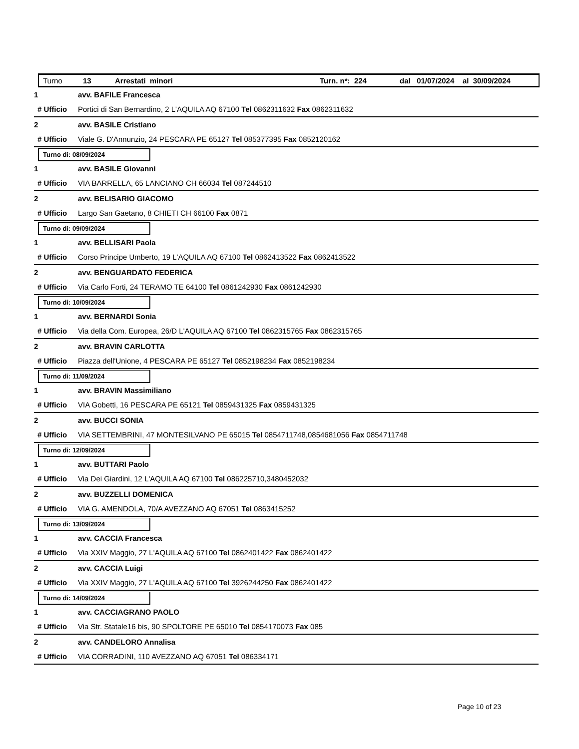Turno 13 Arrestati minori Turn. n*: 224 dal 01/07/2024 al 30/09/2024
1 avv. BAFILE Francesca
# Ufficio Portici di San Bernardino, 2 L'AQUILA AQ 67100 Tel 0862311632 Fax 0862311632
2 avv. BASILE Cristiano
# Ufficio Viale G. D'Annunzio, 24 PESCARA PE 65127 Tel 085377395 Fax 0852120162
Turno di: 08/09/2024
1 avv. BASILE Giovanni
# Ufficio VIA BARRELLA, 65 LANCIANO CH 66034 Tel 087244510
2 avv. BELISARIO GIACOMO
# Ufficio Largo San Gaetano, 8 CHIETI CH 66100 Fax 0871
Turno di: 09/09/2024
1 avv. BELLISARI Paola
# Ufficio Corso Principe Umberto, 19 L'AQUILA AQ 67100 Tel 0862413522 Fax 0862413522
2 avv. BENGUARDATO FEDERICA
# Ufficio Via Carlo Forti, 24 TERAMO TE 64100 Tel 0861242930 Fax 0861242930
Turno di: 10/09/2024
1 avv. BERNARDI Sonia
# Ufficio Via della Com. Europea, 26/D L'AQUILA AQ 67100 Tel 0862315765 Fax 0862315765
2 avv. BRAVIN CARLOTTA
# Ufficio Piazza dell'Unione, 4 PESCARA PE 65127 Tel 0852198234 Fax 0852198234
Turno di: 11/09/2024
1 avv. BRAVIN Massimiliano
# Ufficio VIA Gobetti, 16 PESCARA PE 65121 Tel 0859431325 Fax 0859431325
2 avv. BUCCI SONIA
# Ufficio VIA SETTEMBRINI, 47 MONTESILVANO PE 65015 Tel 0854711748,0854681056 Fax 0854711748
Turno di: 12/09/2024
1 avv. BUTTARI Paolo
# Ufficio Via Dei Giardini, 12 L'AQUILA AQ 67100 Tel 086225710,3480452032
2 avv. BUZZELLI DOMENICA
# Ufficio VIA G. AMENDOLA, 70/A AVEZZANO AQ 67051 Tel 0863415252
Turno di: 13/09/2024
1 avv. CACCIA Francesca
# Ufficio Via XXIV Maggio, 27 L'AQUILA AQ 67100 Tel 0862401422 Fax 0862401422
2 avv. CACCIA Luigi
# Ufficio Via XXIV Maggio, 27 L'AQUILA AQ 67100 Tel 3926244250 Fax 0862401422
Turno di: 14/09/2024
1 avv. CACCIAGRANO PAOLO
# Ufficio Via Str. Statale16 bis, 90 SPOLTORE PE 65010 Tel 0854170073 Fax 085
2 avv. CANDELORO Annalisa
# Ufficio VIA CORRADINI, 110 AVEZZANO AQ 67051 Tel 086334171
Page 10 of 23